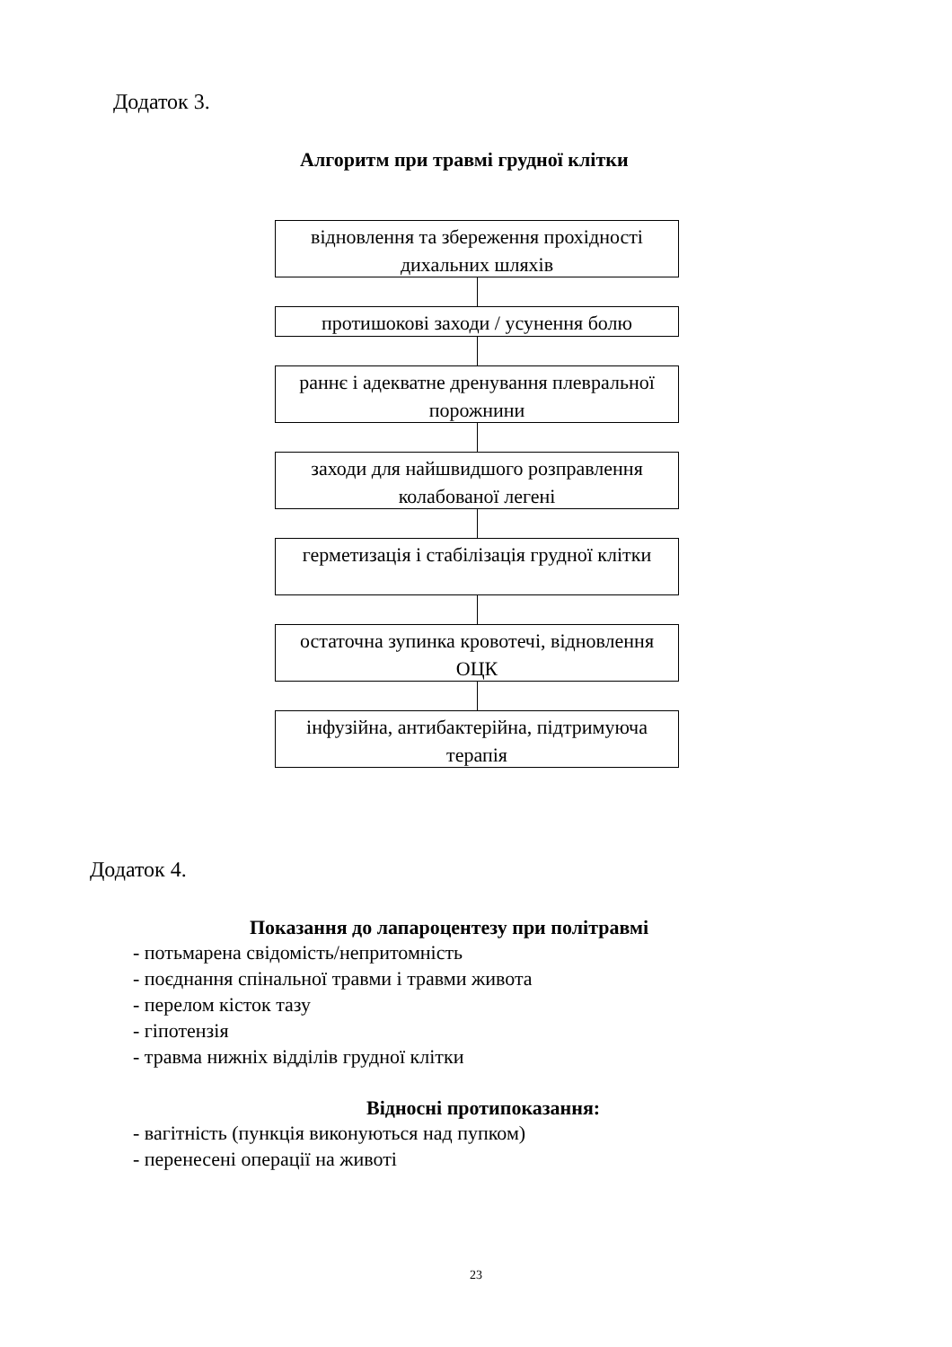Додаток 3.
Алгоритм при травмі грудної клітки
відновлення та збереження прохідності дихальних шляхів
протишокові заходи / усунення болю
раннє і адекватне дренування плевральної порожнини
заходи для найшвидшого розправлення колабованої легені
герметизація і стабілізація грудної клітки
остаточна зупинка кровотечі, відновлення ОЦК
інфузійна, антибактерійна, підтримуюча терапія
Додаток 4.
Показання до лапароцентезу при політравмі
- потьмарена свідомість/непритомність
- поєднання спінальної травми і травми живота
- перелом кісток тазу
- гіпотензія
- травма нижніх відділів грудної клітки
Відносні протипоказання:
- вагітність (пункція виконуються над пупком)
- перенесені операції на животі
23